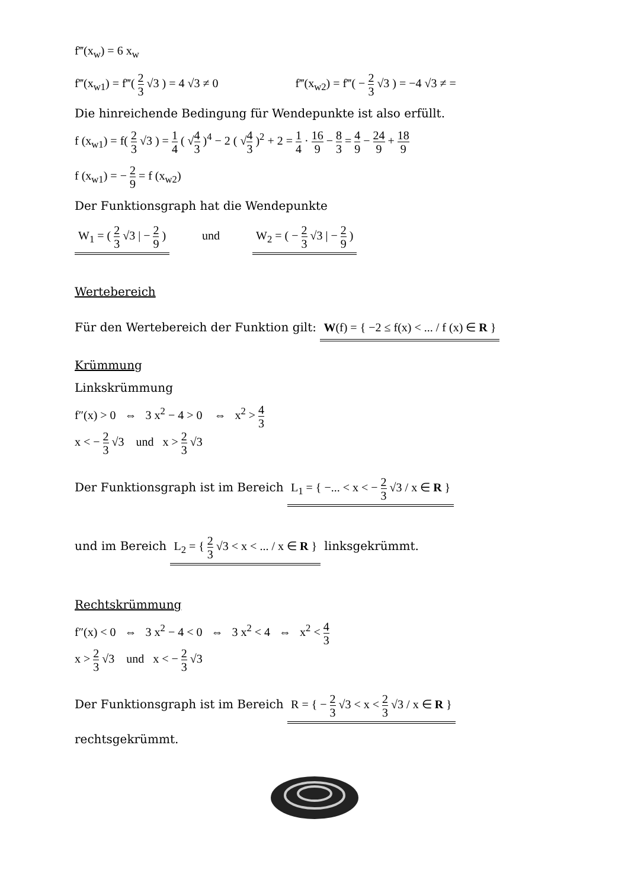f‴(x<sub>w</sub>) = 6 x<sub>w</sub>
f‴(x<sub>w1</sub>) = f‴( 2 3 √3 ) = 4 √3 ≠ 0 f‴(x<sub>w2</sub>) = f‴( − 2 3 √3 ) = −4 √3 ≠ =
Die hinreichende Bedingung für Wendepunkte ist also erfüllt.
f (x<sub>w1</sub>) = f( 2 3 √3 ) = 1 4 ( √4 3 )<sup>4</sup> − 2 ( √4 3 )<sup>2</sup> + 2 = 1 4 · 16 9 − 8 3 = 4 9 − 24 9 + 18 9
f (x<sub>w1</sub>) = − 2 9 = f (x<sub>w2</sub>)
Der Funktionsgraph hat die Wendepunkte
W<sub>1</sub> = ( 2 3 √3 | − 2 9 ) und W<sub>2</sub> = ( − 2 3 √3 | − 2 9 )
Wertebereich
Für den Wertebereich der Funktion gilt: W(f) = { −2 ≤ f(x) < ... / f (x) ∈ R }
Krümmung
Linkskrümmung
f″(x) > 0 ⇔ 3 x<sup>2</sup> − 4 > 0 ⇔ x<sup>2</sup> > 4 3
x < − 2 3 √3 und x > 2 3 √3
Der Funktionsgraph ist im Bereich L<sub>1</sub> = { −... < x < − 2 3 √3 / x ∈ R }
und im Bereich L<sub>2</sub> = { 2 3 √3 < x < ... / x ∈ R } linksgekrümmt.
Rechtskrümmung
f″(x) < 0 ⇔ 3 x<sup>2</sup> − 4 < 0 ⇔ 3 x<sup>2</sup> < 4 ⇔ x<sup>2</sup> < 4 3
x > 2 3 √3 und x < − 2 3 √3
Der Funktionsgraph ist im Bereich R = { − 2 3 √3 < x < 2 3 √3 / x ∈ R }
rechtsgekrümmt.